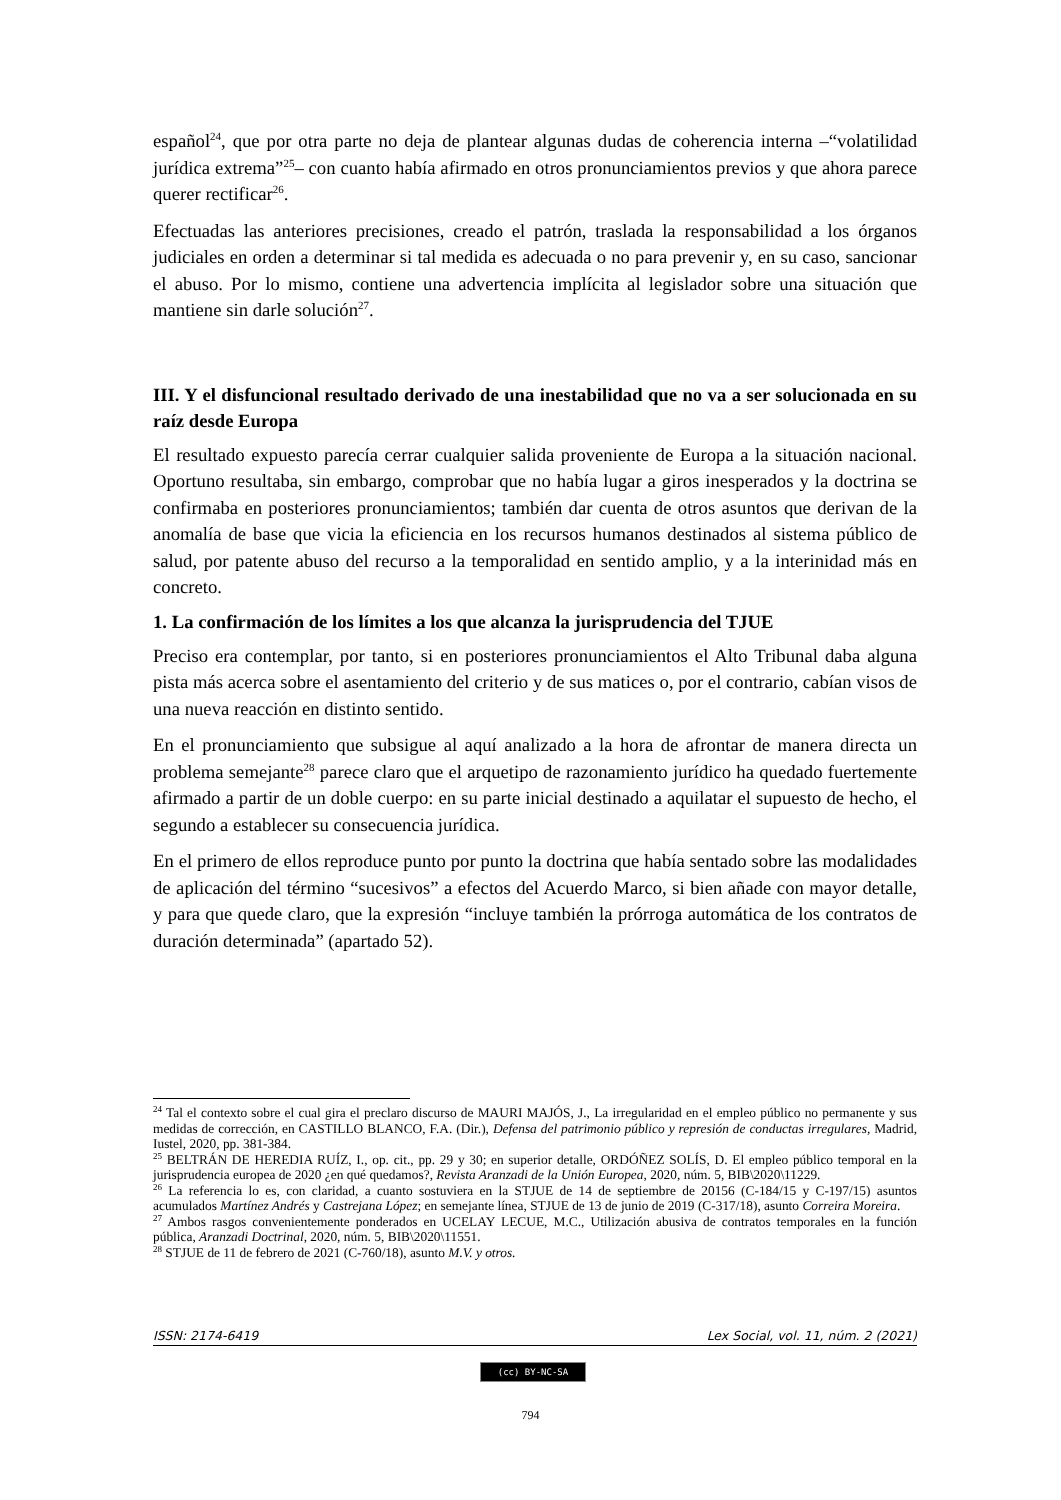español<sup>24</sup>, que por otra parte no deja de plantear algunas dudas de coherencia interna –“volatilidad jurídica extrema”<sup>25</sup>– con cuanto había afirmado en otros pronunciamientos previos y que ahora parece querer rectificar<sup>26</sup>.
Efectuadas las anteriores precisiones, creado el patrón, traslada la responsabilidad a los órganos judiciales en orden a determinar si tal medida es adecuada o no para prevenir y, en su caso, sancionar el abuso. Por lo mismo, contiene una advertencia implícita al legislador sobre una situación que mantiene sin darle solución<sup>27</sup>.
III. Y el disfuncional resultado derivado de una inestabilidad que no va a ser solucionada en su raíz desde Europa
El resultado expuesto parecía cerrar cualquier salida proveniente de Europa a la situación nacional. Oportuno resultaba, sin embargo, comprobar que no había lugar a giros inesperados y la doctrina se confirmaba en posteriores pronunciamientos; también dar cuenta de otros asuntos que derivan de la anomalía de base que vicia la eficiencia en los recursos humanos destinados al sistema público de salud, por patente abuso del recurso a la temporalidad en sentido amplio, y a la interinidad más en concreto.
1. La confirmación de los límites a los que alcanza la jurisprudencia del TJUE
Preciso era contemplar, por tanto, si en posteriores pronunciamientos el Alto Tribunal daba alguna pista más acerca sobre el asentamiento del criterio y de sus matices o, por el contrario, cabían visos de una nueva reacción en distinto sentido.
En el pronunciamiento que subsigue al aquí analizado a la hora de afrontar de manera directa un problema semejante<sup>28</sup> parece claro que el arquetipo de razonamiento jurídico ha quedado fuertemente afirmado a partir de un doble cuerpo: en su parte inicial destinado a aquilatar el supuesto de hecho, el segundo a establecer su consecuencia jurídica.
En el primero de ellos reproduce punto por punto la doctrina que había sentado sobre las modalidades de aplicación del término “sucesivos” a efectos del Acuerdo Marco, si bien añade con mayor detalle, y para que quede claro, que la expresión “incluye también la prórroga automática de los contratos de duración determinada” (apartado 52).
<sup>24</sup> Tal el contexto sobre el cual gira el preclaro discurso de MAURI MAJÓS, J., La irregularidad en el empleo público no permanente y sus medidas de corrección, en CASTILLO BLANCO, F.A. (Dir.), Defensa del patrimonio público y represión de conductas irregulares, Madrid, Iustel, 2020, pp. 381-384.
<sup>25</sup> BELTRÁN DE HEREDIA RUÍZ, I., op. cit., pp. 29 y 30; en superior detalle, ORDÓÑEZ SOLÍS, D. El empleo público temporal en la jurisprudencia europea de 2020 ¿en qué quedamos?, Revista Aranzadi de la Unión Europea, 2020, núm. 5, BIB\2020\11229.
<sup>26</sup> La referencia lo es, con claridad, a cuanto sostuviera en la STJUE de 14 de septiembre de 20156 (C-184/15 y C-197/15) asuntos acumulados Martínez Andrés y Castrejana López; en semejante línea, STJUE de 13 de junio de 2019 (C-317/18), asunto Correira Moreira.
<sup>27</sup> Ambos rasgos convenientemente ponderados en UCELAY LECUE, M.C., Utilización abusiva de contratos temporales en la función pública, Aranzadi Doctrinal, 2020, núm. 5, BIB\2020\11551.
<sup>28</sup> STJUE de 11 de febrero de 2021 (C-760/18), asunto M.V. y otros.
ISSN: 2174-6419 Lex Social, vol. 11, núm. 2 (2021)
(cc) BY-NC-SA
794